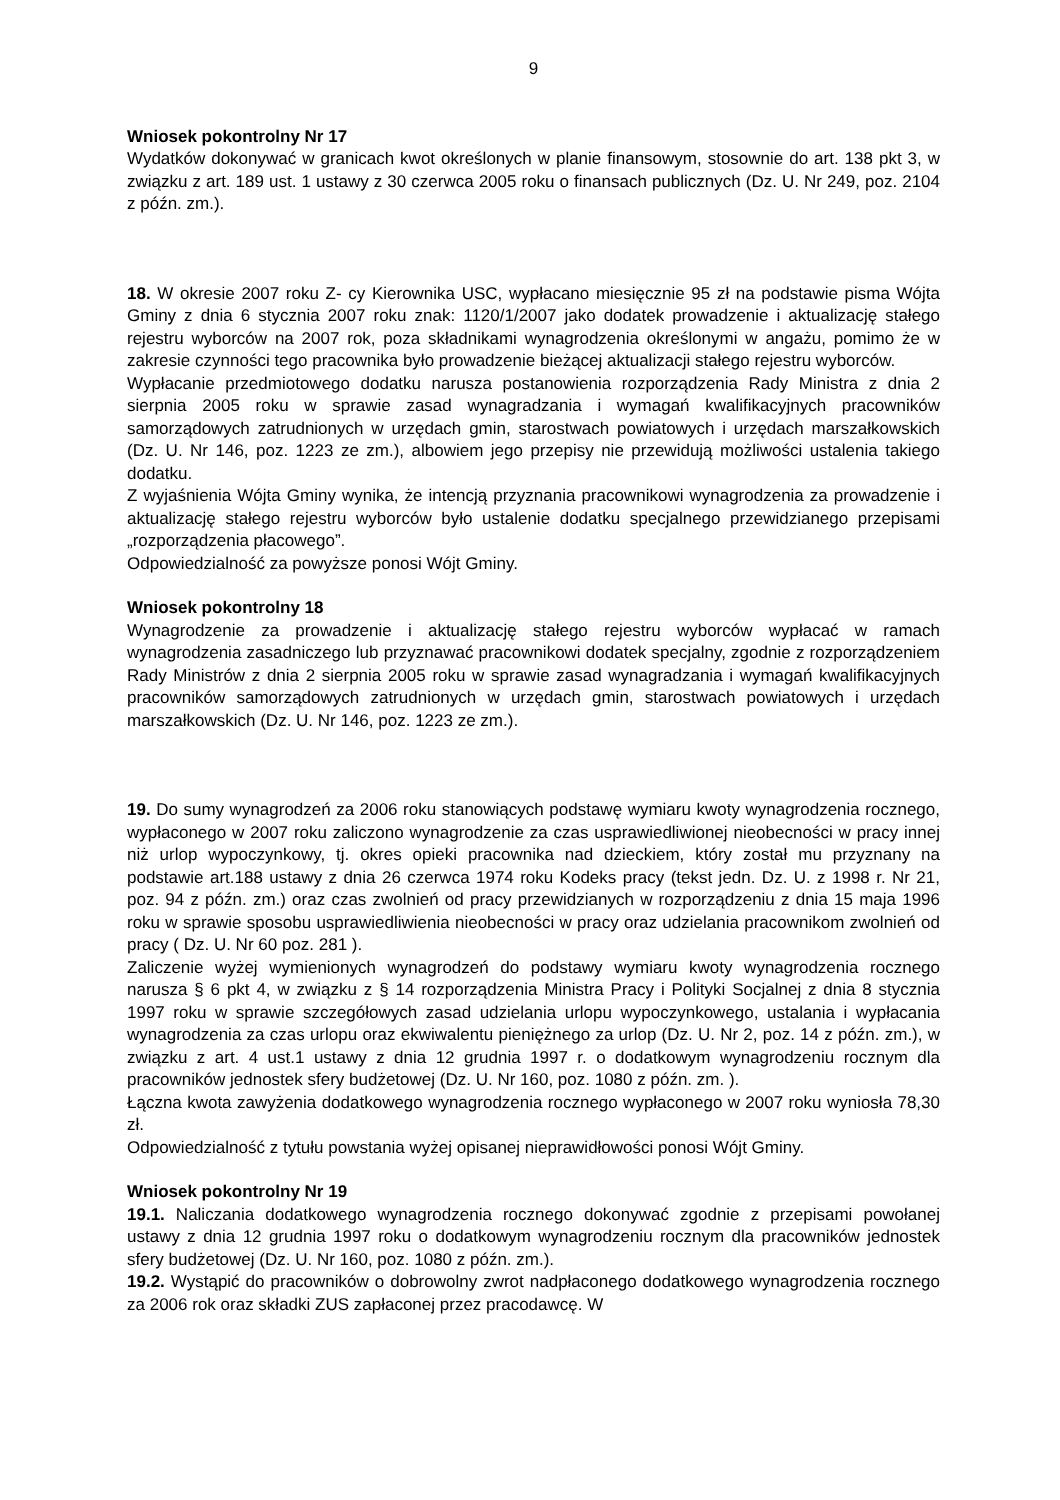9
Wniosek pokontrolny Nr 17
Wydatków dokonywać w granicach kwot określonych w planie finansowym, stosownie do art. 138 pkt 3, w związku z art. 189 ust. 1 ustawy z 30 czerwca 2005 roku o finansach publicznych (Dz. U. Nr 249, poz. 2104 z późn. zm.).
18. W okresie 2007 roku Z- cy Kierownika USC, wypłacano miesięcznie 95 zł na podstawie pisma Wójta Gminy z dnia 6 stycznia 2007 roku znak: 1120/1/2007 jako dodatek prowadzenie i aktualizację stałego rejestru wyborców na 2007 rok, poza składnikami wynagrodzenia określonymi w angażu, pomimo że w zakresie czynności tego pracownika było prowadzenie bieżącej aktualizacji stałego rejestru wyborców.
Wypłacanie przedmiotowego dodatku narusza postanowienia rozporządzenia Rady Ministra z dnia 2 sierpnia 2005 roku w sprawie zasad wynagradzania i wymagań kwalifikacyjnych pracowników samorządowych zatrudnionych w urzędach gmin, starostwach powiatowych i urzędach marszałkowskich (Dz. U. Nr 146, poz. 1223 ze zm.), albowiem jego przepisy nie przewidują możliwości ustalenia takiego dodatku.
Z wyjaśnienia Wójta Gminy wynika, że intencją przyznania pracownikowi wynagrodzenia za prowadzenie i aktualizację stałego rejestru wyborców było ustalenie dodatku specjalnego przewidzianego przepisami „rozporządzenia płacowego”.
Odpowiedzialność za powyższe ponosi Wójt Gminy.
Wniosek pokontrolny 18
Wynagrodzenie za prowadzenie i aktualizację stałego rejestru wyborców wypłacać w ramach wynagrodzenia zasadniczego lub przyznawać pracownikowi dodatek specjalny, zgodnie z rozporządzeniem Rady Ministrów z dnia 2 sierpnia 2005 roku w sprawie zasad wynagradzania i wymagań kwalifikacyjnych pracowników samorządowych zatrudnionych w urzędach gmin, starostwach powiatowych i urzędach marszałkowskich (Dz. U. Nr 146, poz. 1223 ze zm.).
19. Do sumy wynagrodzeń za 2006 roku stanowiących podstawę wymiaru kwoty wynagrodzenia rocznego, wypłaconego w 2007 roku zaliczono wynagrodzenie za czas usprawiedliwionej nieobecności w pracy innej niż urlop wypoczynkowy, tj. okres opieki pracownika nad dzieckiem, który został mu przyznany na podstawie art.188 ustawy z dnia 26 czerwca 1974 roku Kodeks pracy (tekst jedn. Dz. U. z 1998 r. Nr 21, poz. 94 z późn. zm.) oraz czas zwolnień od pracy przewidzianych w rozporządzeniu z dnia 15 maja 1996 roku w sprawie sposobu usprawiedliwienia nieobecności w pracy oraz udzielania pracownikom zwolnień od pracy ( Dz. U. Nr 60 poz. 281 ).
Zaliczenie wyżej wymienionych wynagrodzeń do podstawy wymiaru kwoty wynagrodzenia rocznego narusza § 6 pkt 4, w związku z § 14 rozporządzenia Ministra Pracy i Polityki Socjalnej z dnia 8 stycznia 1997 roku w sprawie szczegółowych zasad udzielania urlopu wypoczynkowego, ustalania i wypłacania wynagrodzenia za czas urlopu oraz ekwiwalentu pieniężnego za urlop (Dz. U. Nr 2, poz. 14 z późn. zm.), w związku z art. 4 ust.1 ustawy z dnia 12 grudnia 1997 r. o dodatkowym wynagrodzeniu rocznym dla pracowników jednostek sfery budżetowej (Dz. U. Nr 160, poz. 1080 z późn. zm. ).
Łączna kwota zawyżenia dodatkowego wynagrodzenia rocznego wypłaconego w 2007 roku wyniosła 78,30 zł.
Odpowiedzialność z tytułu powstania wyżej opisanej nieprawidłowości ponosi Wójt Gminy.
Wniosek pokontrolny Nr 19
19.1. Naliczania dodatkowego wynagrodzenia rocznego dokonywać zgodnie z przepisami powołanej ustawy z dnia 12 grudnia 1997 roku o dodatkowym wynagrodzeniu rocznym dla pracowników jednostek sfery budżetowej (Dz. U. Nr 160, poz. 1080 z późn. zm.).
19.2. Wystąpić do pracowników o dobrowolny zwrot nadpłaconego dodatkowego wynagrodzenia rocznego za 2006 rok oraz składki ZUS zapłaconej przez pracodawcę. W